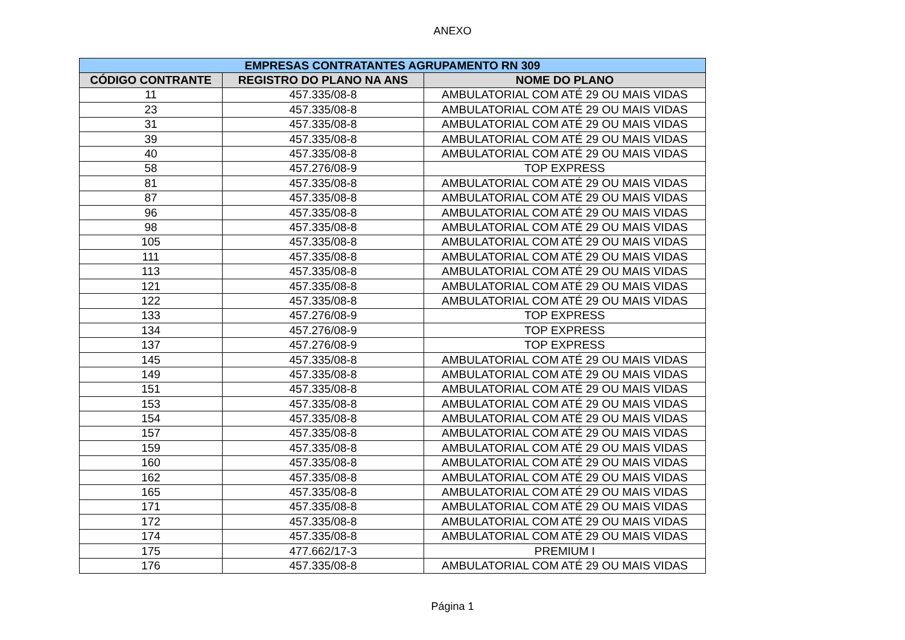ANEXO
| EMPRESAS CONTRATANTES AGRUPAMENTO RN 309 | | |
| --- | --- | --- |
| CÓDIGO CONTRANTE | REGISTRO DO PLANO NA ANS | NOME DO PLANO |
| 11 | 457.335/08-8 | AMBULATORIAL COM ATÉ 29 OU MAIS VIDAS |
| 23 | 457.335/08-8 | AMBULATORIAL COM ATÉ 29 OU MAIS VIDAS |
| 31 | 457.335/08-8 | AMBULATORIAL COM ATÉ 29 OU MAIS VIDAS |
| 39 | 457.335/08-8 | AMBULATORIAL COM ATÉ 29 OU MAIS VIDAS |
| 40 | 457.335/08-8 | AMBULATORIAL COM ATÉ 29 OU MAIS VIDAS |
| 58 | 457.276/08-9 | TOP EXPRESS |
| 81 | 457.335/08-8 | AMBULATORIAL COM ATÉ 29 OU MAIS VIDAS |
| 87 | 457.335/08-8 | AMBULATORIAL COM ATÉ 29 OU MAIS VIDAS |
| 96 | 457.335/08-8 | AMBULATORIAL COM ATÉ 29 OU MAIS VIDAS |
| 98 | 457.335/08-8 | AMBULATORIAL COM ATÉ 29 OU MAIS VIDAS |
| 105 | 457.335/08-8 | AMBULATORIAL COM ATÉ 29 OU MAIS VIDAS |
| 111 | 457.335/08-8 | AMBULATORIAL COM ATÉ 29 OU MAIS VIDAS |
| 113 | 457.335/08-8 | AMBULATORIAL COM ATÉ 29 OU MAIS VIDAS |
| 121 | 457.335/08-8 | AMBULATORIAL COM ATÉ 29 OU MAIS VIDAS |
| 122 | 457.335/08-8 | AMBULATORIAL COM ATÉ 29 OU MAIS VIDAS |
| 133 | 457.276/08-9 | TOP EXPRESS |
| 134 | 457.276/08-9 | TOP EXPRESS |
| 137 | 457.276/08-9 | TOP EXPRESS |
| 145 | 457.335/08-8 | AMBULATORIAL COM ATÉ 29 OU MAIS VIDAS |
| 149 | 457.335/08-8 | AMBULATORIAL COM ATÉ 29 OU MAIS VIDAS |
| 151 | 457.335/08-8 | AMBULATORIAL COM ATÉ 29 OU MAIS VIDAS |
| 153 | 457.335/08-8 | AMBULATORIAL COM ATÉ 29 OU MAIS VIDAS |
| 154 | 457.335/08-8 | AMBULATORIAL COM ATÉ 29 OU MAIS VIDAS |
| 157 | 457.335/08-8 | AMBULATORIAL COM ATÉ 29 OU MAIS VIDAS |
| 159 | 457.335/08-8 | AMBULATORIAL COM ATÉ 29 OU MAIS VIDAS |
| 160 | 457.335/08-8 | AMBULATORIAL COM ATÉ 29 OU MAIS VIDAS |
| 162 | 457.335/08-8 | AMBULATORIAL COM ATÉ 29 OU MAIS VIDAS |
| 165 | 457.335/08-8 | AMBULATORIAL COM ATÉ 29 OU MAIS VIDAS |
| 171 | 457.335/08-8 | AMBULATORIAL COM ATÉ 29 OU MAIS VIDAS |
| 172 | 457.335/08-8 | AMBULATORIAL COM ATÉ 29 OU MAIS VIDAS |
| 174 | 457.335/08-8 | AMBULATORIAL COM ATÉ 29 OU MAIS VIDAS |
| 175 | 477.662/17-3 | PREMIUM I |
| 176 | 457.335/08-8 | AMBULATORIAL COM ATÉ 29 OU MAIS VIDAS |
Página 1